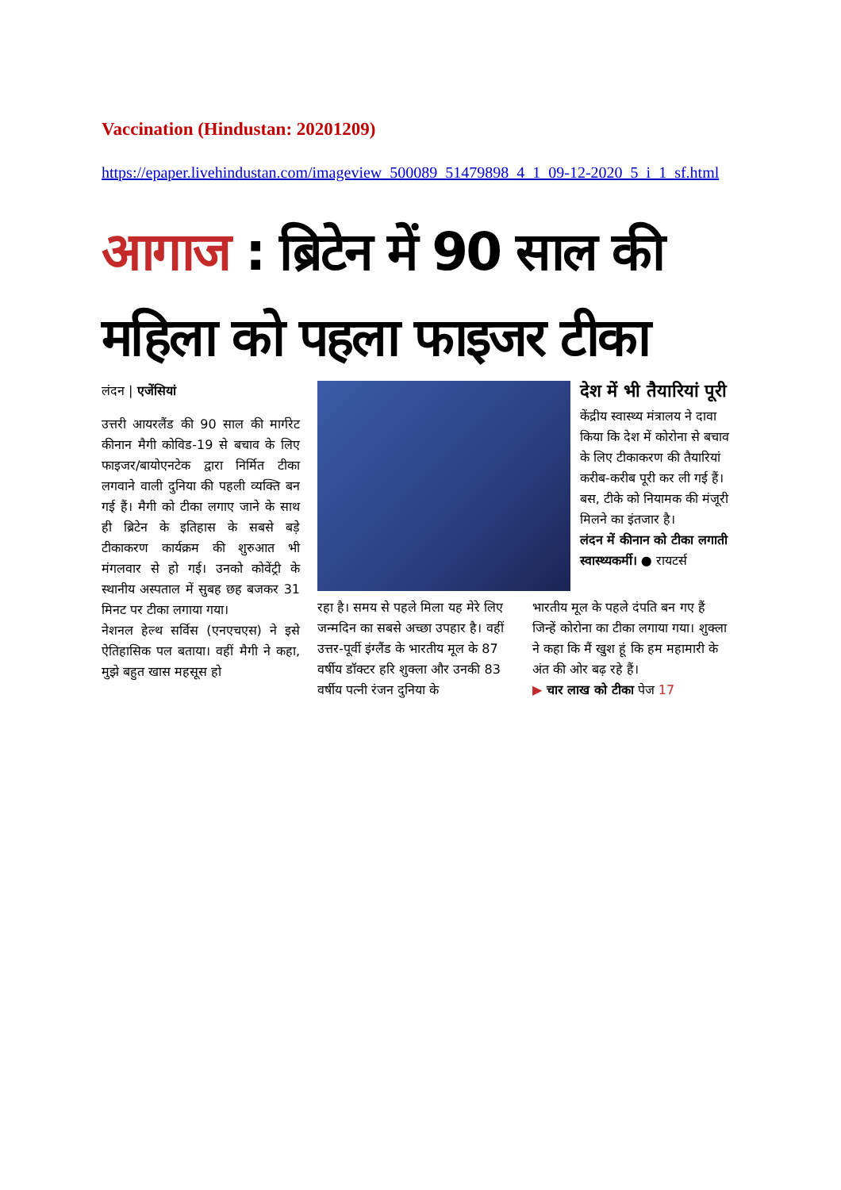Vaccination (Hindustan: 20201209)
https://epaper.livehindustan.com/imageview_500089_51479898_4_1_09-12-2020_5_i_1_sf.html
आगाज : ब्रिटेन में 90 साल की
महिला को पहला फाइजर टीका
लंदन | एजेंसियां
उत्तरी आयरलैंड की 90 साल की मार्गरेट कीनान मैगी कोविड-19 से बचाव के लिए फाइजर/बायोएनटेक द्वारा निर्मित टीका लगवाने वाली दुनिया की पहली व्यक्ति बन गई हैं। मैगी को टीका लगाए जाने के साथ ही ब्रिटेन के इतिहास के सबसे बड़े टीकाकरण कार्यक्रम की शुरुआत भी मंगलवार से हो गई। उनको कोवेंट्री के स्थानीय अस्पताल में सुबह छह बजकर 31 मिनट पर टीका लगाया गया।
नेशनल हेल्थ सर्विस (एनएचएस) ने इसे ऐतिहासिक पल बताया। वहीं मैगी ने कहा, मुझे बहुत खास महसूस हो
देश में भी तैयारियां पूरी
केंद्रीय स्वास्थ्य मंत्रालय ने दावा किया कि देश में कोरोना से बचाव के लिए टीकाकरण की तैयारियां करीब-करीब पूरी कर ली गई हैं। बस, टीके को नियामक की मंजूरी मिलने का इंतजार है।
लंदन में कीनान को टीका लगाती स्वास्थ्यकर्मी। ● रायटर्स
रहा है। समय से पहले मिला यह मेरे लिए जन्मदिन का सबसे अच्छा उपहार है। वहीं उत्तर-पूर्वी इंग्लैंड के भारतीय मूल के 87 वर्षीय डॉक्टर हरि शुक्ला और उनकी 83 वर्षीय पत्नी रंजन दुनिया के
भारतीय मूल के पहले दंपति बन गए हैं जिन्हें कोरोना का टीका लगाया गया। शुक्ला ने कहा कि मैं खुश हूं कि हम महामारी के अंत की ओर बढ़ रहे हैं।
▶ चार लाख को टीका पेज 17